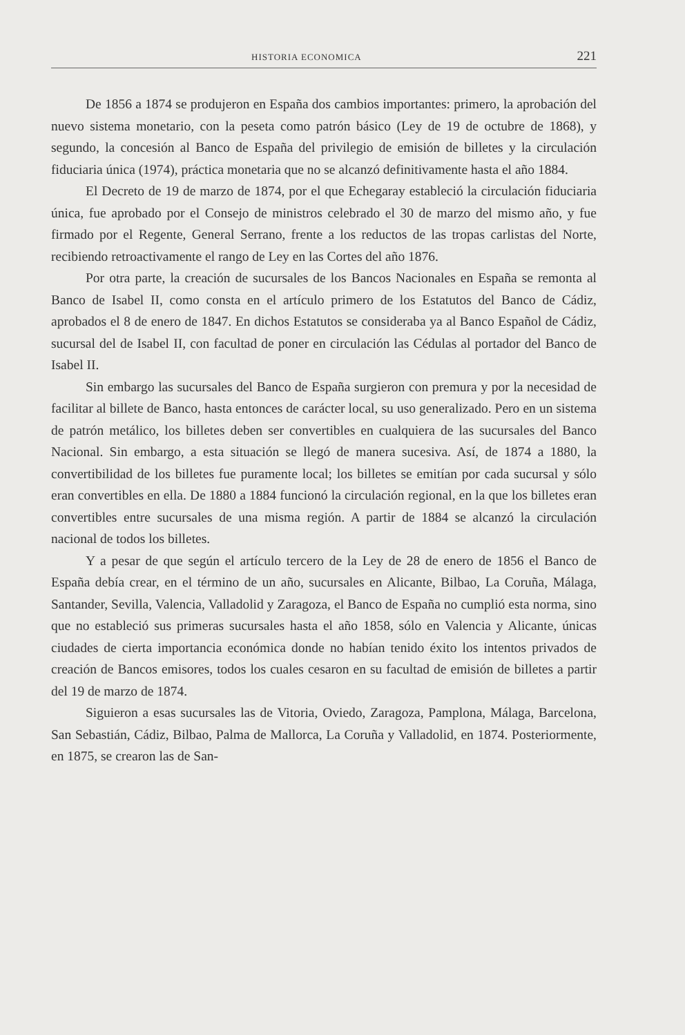HISTORIA ECONOMICA 221
De 1856 a 1874 se produjeron en España dos cambios importantes: primero, la aprobación del nuevo sistema monetario, con la peseta como patrón básico (Ley de 19 de octubre de 1868), y segundo, la concesión al Banco de España del privilegio de emisión de billetes y la circulación fiduciaria única (1974), práctica monetaria que no se alcanzó definitivamente hasta el año 1884.
El Decreto de 19 de marzo de 1874, por el que Echegaray estableció la circulación fiduciaria única, fue aprobado por el Consejo de ministros celebrado el 30 de marzo del mismo año, y fue firmado por el Regente, General Serrano, frente a los reductos de las tropas carlistas del Norte, recibiendo retroactivamente el rango de Ley en las Cortes del año 1876.
Por otra parte, la creación de sucursales de los Bancos Nacionales en España se remonta al Banco de Isabel II, como consta en el artículo primero de los Estatutos del Banco de Cádiz, aprobados el 8 de enero de 1847. En dichos Estatutos se consideraba ya al Banco Español de Cádiz, sucursal del de Isabel II, con facultad de poner en circulación las Cédulas al portador del Banco de Isabel II.
Sin embargo las sucursales del Banco de España surgieron con premura y por la necesidad de facilitar al billete de Banco, hasta entonces de carácter local, su uso generalizado. Pero en un sistema de patrón metálico, los billetes deben ser convertibles en cualquiera de las sucursales del Banco Nacional. Sin embargo, a esta situación se llegó de manera sucesiva. Así, de 1874 a 1880, la convertibilidad de los billetes fue puramente local; los billetes se emitían por cada sucursal y sólo eran convertibles en ella. De 1880 a 1884 funcionó la circulación regional, en la que los billetes eran convertibles entre sucursales de una misma región. A partir de 1884 se alcanzó la circulación nacional de todos los billetes.
Y a pesar de que según el artículo tercero de la Ley de 28 de enero de 1856 el Banco de España debía crear, en el término de un año, sucursales en Alicante, Bilbao, La Coruña, Málaga, Santander, Sevilla, Valencia, Valladolid y Zaragoza, el Banco de España no cumplió esta norma, sino que no estableció sus primeras sucursales hasta el año 1858, sólo en Valencia y Alicante, únicas ciudades de cierta importancia económica donde no habían tenido éxito los intentos privados de creación de Bancos emisores, todos los cuales cesaron en su facultad de emisión de billetes a partir del 19 de marzo de 1874.
Siguieron a esas sucursales las de Vitoria, Oviedo, Zaragoza, Pamplona, Málaga, Barcelona, San Sebastián, Cádiz, Bilbao, Palma de Mallorca, La Coruña y Valladolid, en 1874. Posteriormente, en 1875, se crearon las de San-